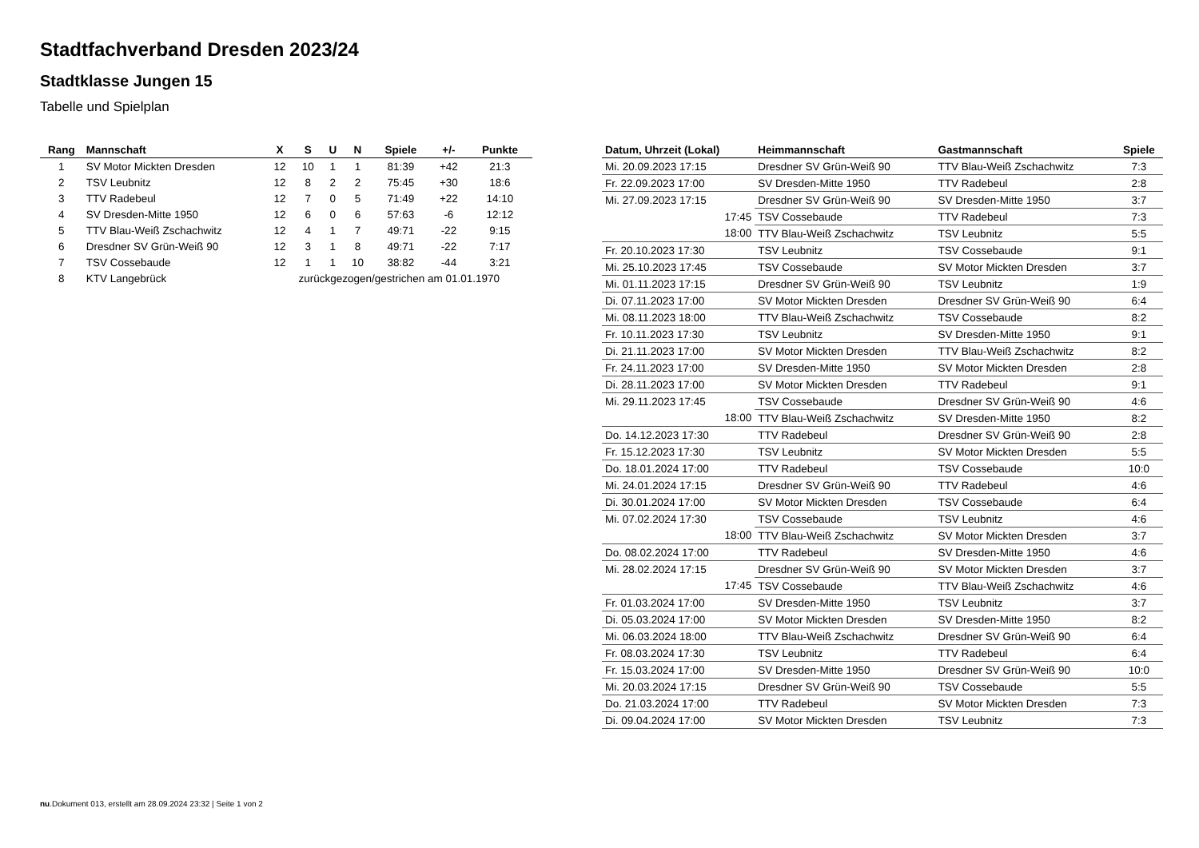Stadtfachverband Dresden 2023/24
Stadtklasse Jungen 15
Tabelle und Spielplan
| Rang | Mannschaft | X | S | U | N | Spiele | +/- | Punkte |
| --- | --- | --- | --- | --- | --- | --- | --- | --- |
| 1 | SV Motor Mickten Dresden | 12 | 10 | 1 | 1 | 81:39 | +42 | 21:3 |
| 2 | TSV Leubnitz | 12 | 8 | 2 | 2 | 75:45 | +30 | 18:6 |
| 3 | TTV Radebeul | 12 | 7 | 0 | 5 | 71:49 | +22 | 14:10 |
| 4 | SV Dresden-Mitte 1950 | 12 | 6 | 0 | 6 | 57:63 | -6 | 12:12 |
| 5 | TTV Blau-Weiß Zschachwitz | 12 | 4 | 1 | 7 | 49:71 | -22 | 9:15 |
| 6 | Dresdner SV Grün-Weiß 90 | 12 | 3 | 1 | 8 | 49:71 | -22 | 7:17 |
| 7 | TSV Cossebaude | 12 | 1 | 1 | 10 | 38:82 | -44 | 3:21 |
| 8 | KTV Langebrück | zurückgezogen/gestrichen am 01.01.1970 | | | | | | |
| Datum, Uhrzeit (Lokal) | Heimmannschaft | Gastmannschaft | Spiele |
| --- | --- | --- | --- |
| Mi. 20.09.2023 17:15 | Dresdner SV Grün-Weiß 90 | TTV Blau-Weiß Zschachwitz | 7:3 |
| Fr. 22.09.2023 17:00 | SV Dresden-Mitte 1950 | TTV Radebeul | 2:8 |
| Mi. 27.09.2023 17:15 | Dresdner SV Grün-Weiß 90 | SV Dresden-Mitte 1950 | 3:7 |
| 17:45 | TSV Cossebaude | TTV Radebeul | 7:3 |
| 18:00 | TTV Blau-Weiß Zschachwitz | TSV Leubnitz | 5:5 |
| Fr. 20.10.2023 17:30 | TSV Leubnitz | TSV Cossebaude | 9:1 |
| Mi. 25.10.2023 17:45 | TSV Cossebaude | SV Motor Mickten Dresden | 3:7 |
| Mi. 01.11.2023 17:15 | Dresdner SV Grün-Weiß 90 | TSV Leubnitz | 1:9 |
| Di. 07.11.2023 17:00 | SV Motor Mickten Dresden | Dresdner SV Grün-Weiß 90 | 6:4 |
| Mi. 08.11.2023 18:00 | TTV Blau-Weiß Zschachwitz | TSV Cossebaude | 8:2 |
| Fr. 10.11.2023 17:30 | TSV Leubnitz | SV Dresden-Mitte 1950 | 9:1 |
| Di. 21.11.2023 17:00 | SV Motor Mickten Dresden | TTV Blau-Weiß Zschachwitz | 8:2 |
| Fr. 24.11.2023 17:00 | SV Dresden-Mitte 1950 | SV Motor Mickten Dresden | 2:8 |
| Di. 28.11.2023 17:00 | SV Motor Mickten Dresden | TTV Radebeul | 9:1 |
| Mi. 29.11.2023 17:45 | TSV Cossebaude | Dresdner SV Grün-Weiß 90 | 4:6 |
| 18:00 | TTV Blau-Weiß Zschachwitz | SV Dresden-Mitte 1950 | 8:2 |
| Do. 14.12.2023 17:30 | TTV Radebeul | Dresdner SV Grün-Weiß 90 | 2:8 |
| Fr. 15.12.2023 17:30 | TSV Leubnitz | SV Motor Mickten Dresden | 5:5 |
| Do. 18.01.2024 17:00 | TTV Radebeul | TSV Cossebaude | 10:0 |
| Mi. 24.01.2024 17:15 | Dresdner SV Grün-Weiß 90 | TTV Radebeul | 4:6 |
| Di. 30.01.2024 17:00 | SV Motor Mickten Dresden | TSV Cossebaude | 6:4 |
| Mi. 07.02.2024 17:30 | TSV Cossebaude | TSV Leubnitz | 4:6 |
| 18:00 | TTV Blau-Weiß Zschachwitz | SV Motor Mickten Dresden | 3:7 |
| Do. 08.02.2024 17:00 | TTV Radebeul | SV Dresden-Mitte 1950 | 4:6 |
| Mi. 28.02.2024 17:15 | Dresdner SV Grün-Weiß 90 | SV Motor Mickten Dresden | 3:7 |
| 17:45 | TSV Cossebaude | TTV Blau-Weiß Zschachwitz | 4:6 |
| Fr. 01.03.2024 17:00 | SV Dresden-Mitte 1950 | TSV Leubnitz | 3:7 |
| Di. 05.03.2024 17:00 | SV Motor Mickten Dresden | SV Dresden-Mitte 1950 | 8:2 |
| Mi. 06.03.2024 18:00 | TTV Blau-Weiß Zschachwitz | Dresdner SV Grün-Weiß 90 | 6:4 |
| Fr. 08.03.2024 17:30 | TSV Leubnitz | TTV Radebeul | 6:4 |
| Fr. 15.03.2024 17:00 | SV Dresden-Mitte 1950 | Dresdner SV Grün-Weiß 90 | 10:0 |
| Mi. 20.03.2024 17:15 | Dresdner SV Grün-Weiß 90 | TSV Cossebaude | 5:5 |
| Do. 21.03.2024 17:00 | TTV Radebeul | SV Motor Mickten Dresden | 7:3 |
| Di. 09.04.2024 17:00 | SV Motor Mickten Dresden | TSV Leubnitz | 7:3 |
nu.Dokument 013, erstellt am 28.09.2024 23:32 | Seite 1 von 2